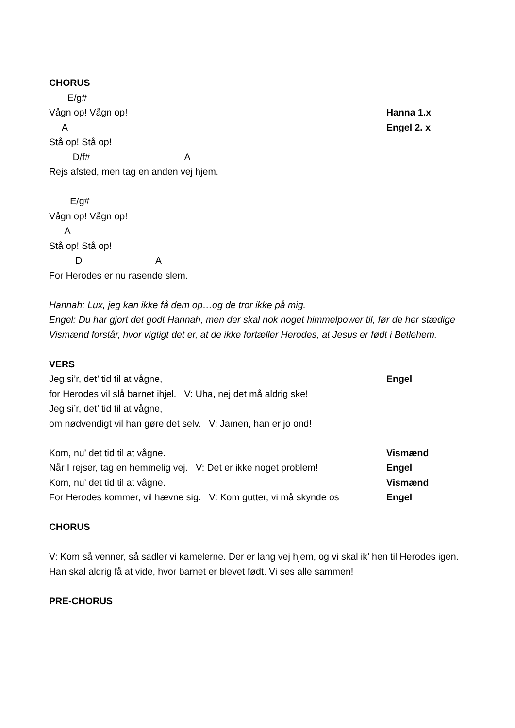CHORUS
E/g#
Vågn op! Vågn op! Hanna 1.x
A Engel 2. x
Stå op! Stå op!
D/f# A
Rejs afsted, men tag en anden vej hjem.
E/g#
Vågn op! Vågn op!
A
Stå op! Stå op!
D A
For Herodes er nu rasende slem.
Hannah: Lux, jeg kan ikke få dem op…og de tror ikke på mig.
Engel: Du har gjort det godt Hannah, men der skal nok noget himmelpower til, før de her stædige Vismænd forstår, hvor vigtigt det er, at de ikke fortæller Herodes, at Jesus er født i Betlehem.
VERS
Jeg si’r, det’ tid til at vågne, Engel
for Herodes vil slå barnet ihjel. V: Uha, nej det må aldrig ske!
Jeg si’r, det’ tid til at vågne,
om nødvendigt vil han gøre det selv. V: Jamen, han er jo ond!
Kom, nu’ det tid til at vågne. Vismænd
Når I rejser, tag en hemmelig vej. V: Det er ikke noget problem! Engel
Kom, nu’ det tid til at vågne. Vismænd
For Herodes kommer, vil hævne sig. V: Kom gutter, vi må skynde os Engel
CHORUS
V: Kom så venner, så sadler vi kamelerne. Der er lang vej hjem, og vi skal ik’ hen til Herodes igen. Han skal aldrig få at vide, hvor barnet er blevet født. Vi ses alle sammen!
PRE-CHORUS